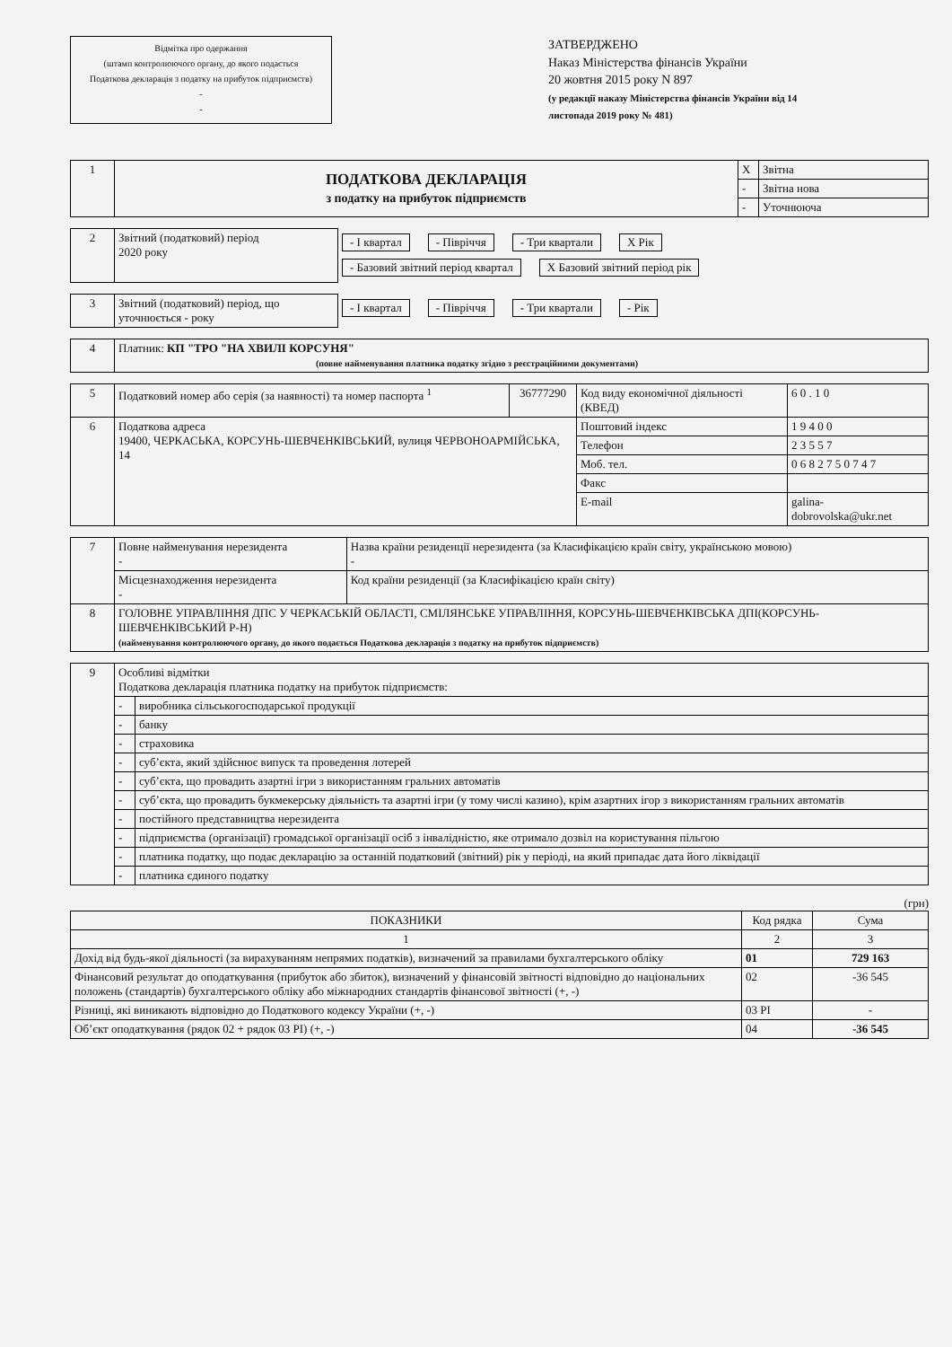Відмітка про одержання
(штамп контролюючого органу, до якого подається
Податкова декларація з податку на прибуток підприємств)
-
-
ЗАТВЕРДЖЕНО
Наказ Міністерства фінансів України
20 жовтня 2015 року N 897
(у редакції наказу Міністерства фінансів України від 14 листопада 2019 року № 481)
| 1 | ПОДАТКОВА ДЕКЛАРАЦІЯ з податку на прибуток підприємств | X | Звітна |
| | | - | Звітна нова |
| | | - | Уточнююча |
| 2 | Звітний (податковий) період 2020 року | - І квартал - Півріччя - Три квартали X Рік - Базовий звітний період квартал X Базовий звітний період рік |
| 3 | Звітний (податковий) період, що уточнюється - року | - І квартал - Півріччя - Три квартали - Рік |
| 4 | Платник: КП "ТРО "НА ХВИЛІ КОРСУНЯ" (повне найменування платника податку згідно з реєстраційними документами) |
| 5 | Податковий номер або серія (за наявності) та номер паспорта <sup>1</sup> | 36777290 | Код виду економічної діяльності (КВЕД) | 6 0 . 1 0 |
| 6 | Податкова адреса 19400, ЧЕРКАСЬКА, КОРСУНЬ-ШЕВЧЕНКІВСЬКИЙ, вулиця ЧЕРВОНОАРМІЙСЬКА, 14 | | Поштовий індекс | 1 9 4 0 0 |
| | | | Телефон | 2 3 5 5 7 |
| | | | Моб. тел. | 0 6 8 2 7 5 0 7 4 7 |
| | | | Факс | |
| | | | E-mail | galina-dobrovolska@ukr.net |
| 7 | Повне найменування нерезидента - | Назва країни резиденції нерезидента (за Класифікацією країн світу, українською мовою) - |
| | Місцезнаходження нерезидента - | Код країни резиденції (за Класифікацією країн світу) |
| 8 | ГОЛОВНЕ УПРАВЛІННЯ ДПС У ЧЕРКАСЬКІЙ ОБЛАСТІ, СМІЛЯНСЬКЕ УПРАВЛІННЯ, КОРСУНЬ-ШЕВЧЕНКІВСЬКА ДПІ(КОРСУНЬ-ШЕВЧЕНКІВСЬКИЙ Р-Н) (найменування контролюючого органу, до якого подається Податкова декларація з податку на прибуток підприємств) | |
| 9 | Особливі відмітки Податкова декларація платника податку на прибуток підприємств: | |
| | - | виробника сільськогосподарської продукції |
| | - | банку |
| | - | страховика |
| | - | суб’єкта, який здійснює випуск та проведення лотерей |
| | - | суб’єкта, що провадить азартні ігри з використанням гральних автоматів |
| | - | суб’єкта, що провадить букмекерську діяльність та азартні ігри (у тому числі казино), крім азартних ігор з використанням гральних автоматів |
| | - | постійного представництва нерезидента |
| | - | підприємства (організації) громадської організації осіб з інвалідністю, яке отримало дозвіл на користування пільгою |
| | - | платника податку, що подає декларацію за останній податковий (звітний) рік у періоді, на який припадає дата його ліквідації |
| | - | платника єдиного податку |
(грн)
| ПОКАЗНИКИ | Код рядка | Сума |
| --- | --- | --- |
| 1 | 2 | 3 |
| Дохід від будь-якої діяльності (за вирахуванням непрямих податків), визначений за правилами бухгалтерського обліку | 01 | 729 163 |
| Фінансовий результат до оподаткування (прибуток або збиток), визначений у фінансовій звітності відповідно до національних положень (стандартів) бухгалтерського обліку або міжнародних стандартів фінансової звітності (+, -) | 02 | -36 545 |
| Різниці, які виникають відповідно до Податкового кодексу України (+, -) | 03 РІ | - |
| Об’єкт оподаткування (рядок 02 + рядок 03 РІ) (+, -) | 04 | -36 545 |